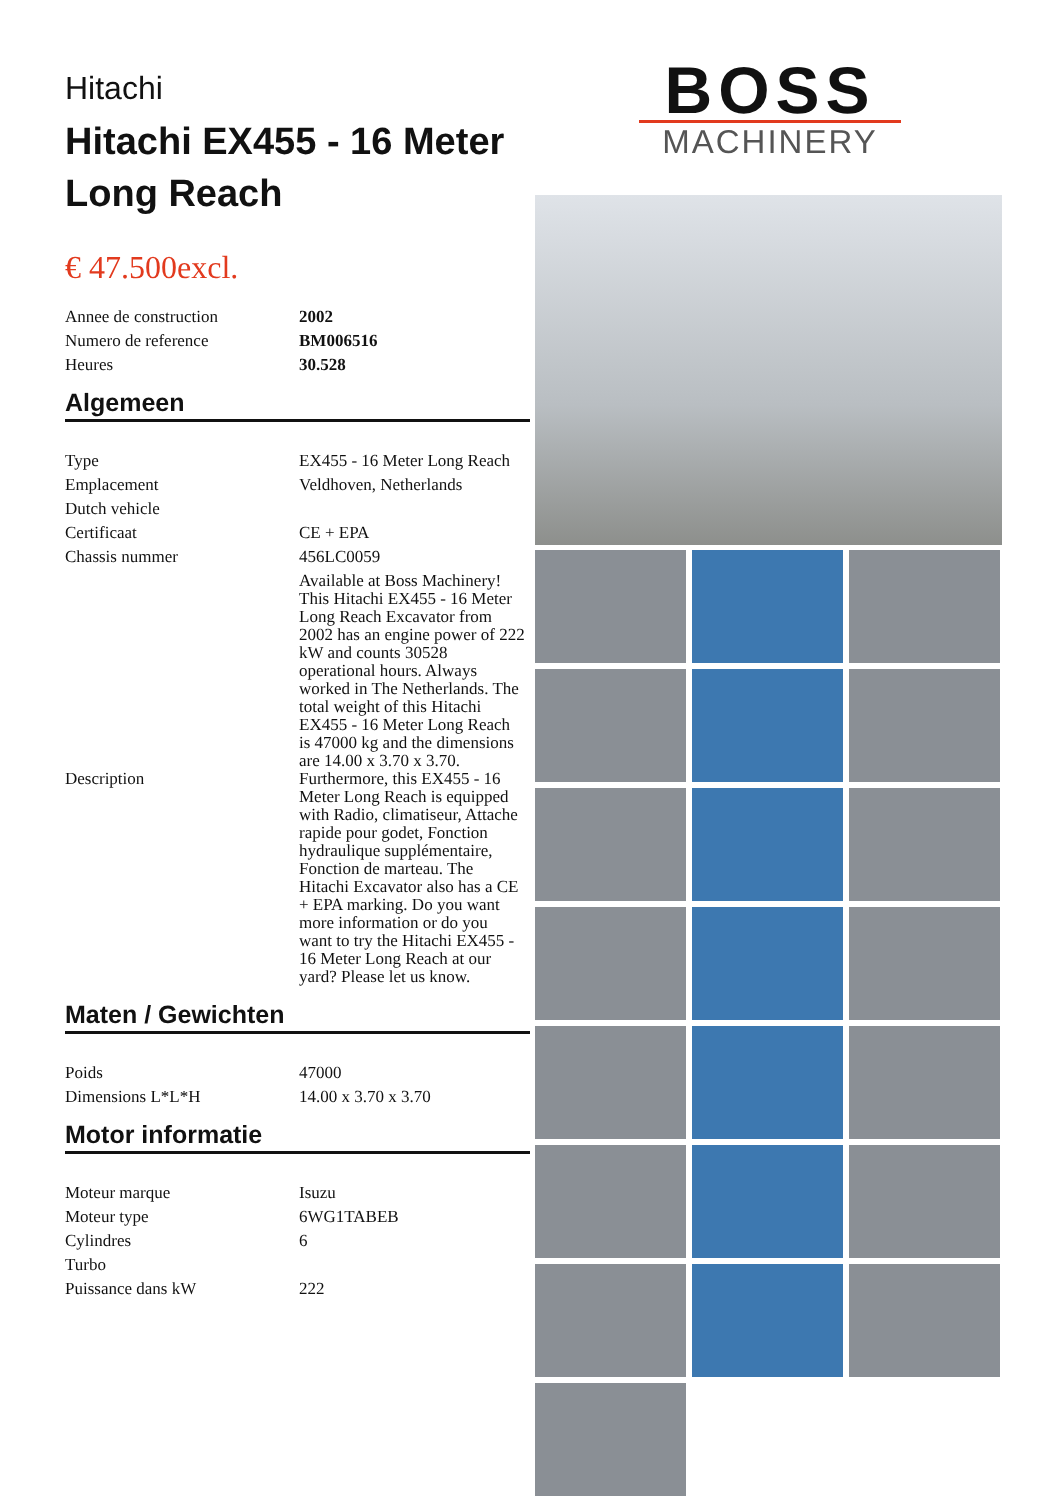Hitachi
Hitachi EX455 - 16 Meter Long Reach
€ 47.500excl.
| Annee de construction | 2002 |
| Numero de reference | BM006516 |
| Heures | 30.528 |
Algemeen
| Type | EX455 - 16 Meter Long Reach |
| Emplacement | Veldhoven, Netherlands |
| Dutch vehicle | |
| Certificaat | CE + EPA |
| Chassis nummer | 456LC0059 |
| Description | Available at Boss Machinery! This Hitachi EX455 - 16 Meter Long Reach Excavator from 2002 has an engine power of 222 kW and counts 30528 operational hours. Always worked in The Netherlands. The total weight of this Hitachi EX455 - 16 Meter Long Reach is 47000 kg and the dimensions are 14.00 x 3.70 x 3.70. Furthermore, this EX455 - 16 Meter Long Reach is equipped with Radio, climatiseur, Attache rapide pour godet, Fonction hydraulique supplémentaire, Fonction de marteau. The Hitachi Excavator also has a CE + EPA marking. Do you want more information or do you want to try the Hitachi EX455 - 16 Meter Long Reach at our yard? Please let us know. |
Maten / Gewichten
| Poids | 47000 |
| Dimensions L*L*H | 14.00 x 3.70 x 3.70 |
Motor informatie
| Moteur marque | Isuzu |
| Moteur type | 6WG1TABEB |
| Cylindres | 6 |
| Turbo | |
| Puissance dans kW | 222 |
BOSS
MACHINERY